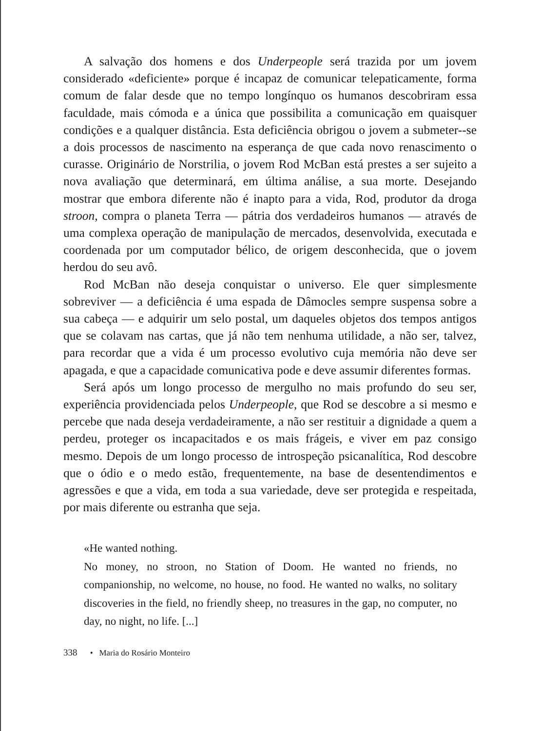A salvação dos homens e dos Underpeople será trazida por um jovem considerado «deficiente» porque é incapaz de comunicar telepaticamente, forma comum de falar desde que no tempo longínquo os humanos descobriram essa faculdade, mais cómoda e a única que possibilita a comunicação em quaisquer condições e a qualquer distância. Esta deficiência obrigou o jovem a submeter--se a dois processos de nascimento na esperança de que cada novo renascimento o curasse. Originário de Norstrilia, o jovem Rod McBan está prestes a ser sujeito a nova avaliação que determinará, em última análise, a sua morte. Desejando mostrar que embora diferente não é inapto para a vida, Rod, produtor da droga stroon, compra o planeta Terra — pátria dos verdadeiros humanos — através de uma complexa operação de manipulação de mercados, desenvolvida, executada e coordenada por um computador bélico, de origem desconhecida, que o jovem herdou do seu avô.
Rod McBan não deseja conquistar o universo. Ele quer simplesmente sobreviver — a deficiência é uma espada de Dâmocles sempre suspensa sobre a sua cabeça — e adquirir um selo postal, um daqueles objetos dos tempos antigos que se colavam nas cartas, que já não tem nenhuma utilidade, a não ser, talvez, para recordar que a vida é um processo evolutivo cuja memória não deve ser apagada, e que a capacidade comunicativa pode e deve assumir diferentes formas.
Será após um longo processo de mergulho no mais profundo do seu ser, experiência providenciada pelos Underpeople, que Rod se descobre a si mesmo e percebe que nada deseja verdadeiramente, a não ser restituir a dignidade a quem a perdeu, proteger os incapacitados e os mais frágeis, e viver em paz consigo mesmo. Depois de um longo processo de introspeção psicanalítica, Rod descobre que o ódio e o medo estão, frequentemente, na base de desentendimentos e agressões e que a vida, em toda a sua variedade, deve ser protegida e respeitada, por mais diferente ou estranha que seja.
«He wanted nothing.
No money, no stroon, no Station of Doom. He wanted no friends, no companionship, no welcome, no house, no food. He wanted no walks, no solitary discoveries in the field, no friendly sheep, no treasures in the gap, no computer, no day, no night, no life. [...]
338 • Maria do Rosário Monteiro